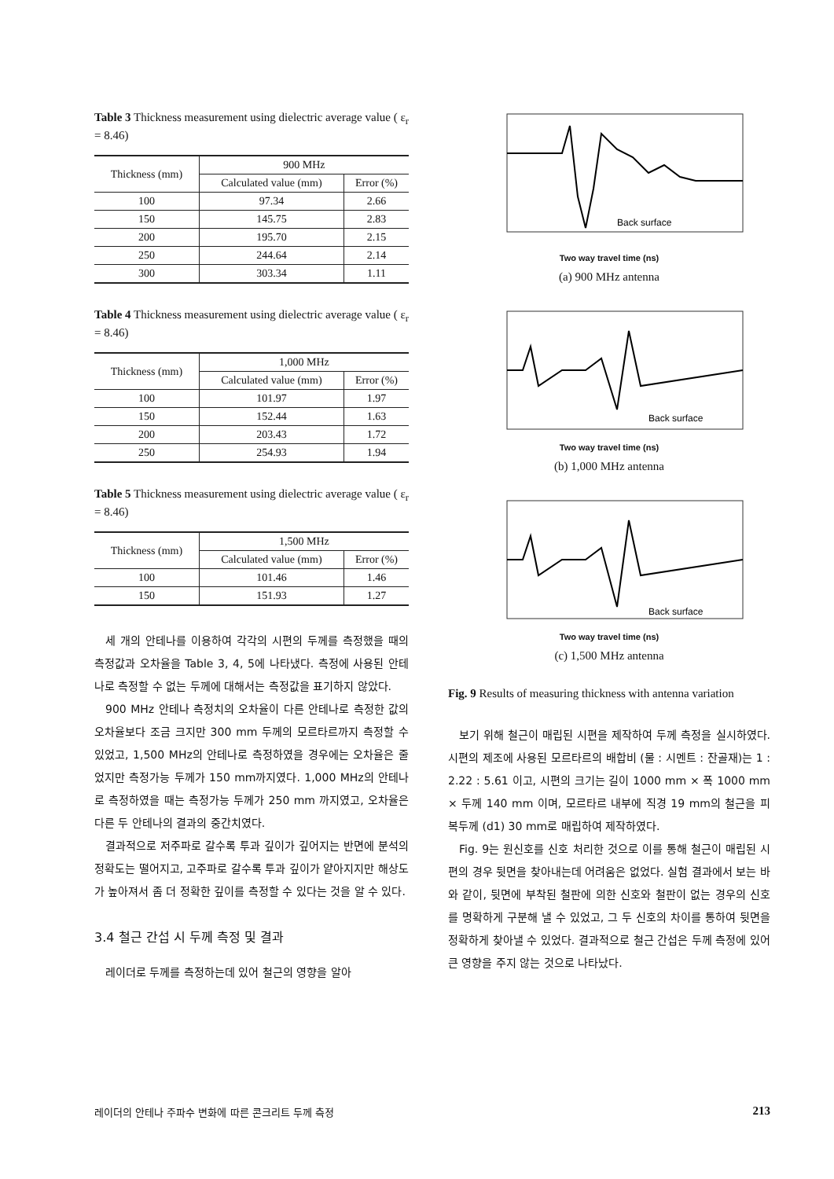Table 3 Thickness measurement using dielectric average value ( ε<sub>r</sub> = 8.46)
| Thickness (mm) | 900 MHz | |
| --- | --- | --- |
| | Calculated value (mm) | Error (%) |
| 100 | 97.34 | 2.66 |
| 150 | 145.75 | 2.83 |
| 200 | 195.70 | 2.15 |
| 250 | 244.64 | 2.14 |
| 300 | 303.34 | 1.11 |
Table 4 Thickness measurement using dielectric average value ( ε<sub>r</sub> = 8.46)
| Thickness (mm) | 1,000 MHz | |
| --- | --- | --- |
| | Calculated value (mm) | Error (%) |
| 100 | 101.97 | 1.97 |
| 150 | 152.44 | 1.63 |
| 200 | 203.43 | 1.72 |
| 250 | 254.93 | 1.94 |
Table 5 Thickness measurement using dielectric average value ( ε<sub>r</sub> = 8.46)
| Thickness (mm) | 1,500 MHz | |
| --- | --- | --- |
| | Calculated value (mm) | Error (%) |
| 100 | 101.46 | 1.46 |
| 150 | 151.93 | 1.27 |
세 개의 안테나를 이용하여 각각의 시편의 두께를 측정했을 때의 측정값과 오차율을 Table 3, 4, 5에 나타냈다. 측정에 사용된 안테나로 측정할 수 없는 두께에 대해서는 측정값을 표기하지 않았다.
900 MHz 안테나 측정치의 오차율이 다른 안테나로 측정한 값의 오차율보다 조금 크지만 300 mm 두께의 모르타르까지 측정할 수 있었고, 1,500 MHz의 안테나로 측정하였을 경우에는 오차율은 줄었지만 측정가능 두께가 150 mm까지였다. 1,000 MHz의 안테나로 측정하였을 때는 측정가능 두께가 250 mm 까지였고, 오차율은 다른 두 안테나의 결과의 중간치였다.
결과적으로 저주파로 갈수록 투과 깊이가 깊어지는 반면에 분석의 정확도는 떨어지고, 고주파로 갈수록 투과 깊이가 얕아지지만 해상도가 높아져서 좀 더 정확한 깊이를 측정할 수 있다는 것을 알 수 있다.
3.4 철근 간섭 시 두께 측정 및 결과
레이더로 두께를 측정하는데 있어 철근의 영향을 알아
Back surface
Two way travel time (ns)
(a) 900 MHz antenna
Back surface
Two way travel time (ns)
(b) 1,000 MHz antenna
Back surface
Two way travel time (ns)
(c) 1,500 MHz antenna
Fig. 9 Results of measuring thickness with antenna variation
보기 위해 철근이 매립된 시편을 제작하여 두께 측정을 실시하였다. 시편의 제조에 사용된 모르타르의 배합비 (물 : 시멘트 : 잔골재)는 1 : 2.22 : 5.61 이고, 시편의 크기는 길이 1000 mm × 폭 1000 mm × 두께 140 mm 이며, 모르타르 내부에 직경 19 mm의 철근을 피복두께 (d1) 30 mm로 매립하여 제작하였다.
Fig. 9는 원신호를 신호 처리한 것으로 이를 통해 철근이 매립된 시편의 경우 뒷면을 찾아내는데 어려움은 없었다. 실험 결과에서 보는 바와 같이, 뒷면에 부착된 철판에 의한 신호와 철판이 없는 경우의 신호를 명확하게 구분해 낼 수 있었고, 그 두 신호의 차이를 통하여 뒷면을 정확하게 찾아낼 수 있었다. 결과적으로 철근 간섭은 두께 측정에 있어 큰 영향을 주지 않는 것으로 나타났다.
레이더의 안테나 주파수 변화에 따른 콘크리트 두께 측정 213